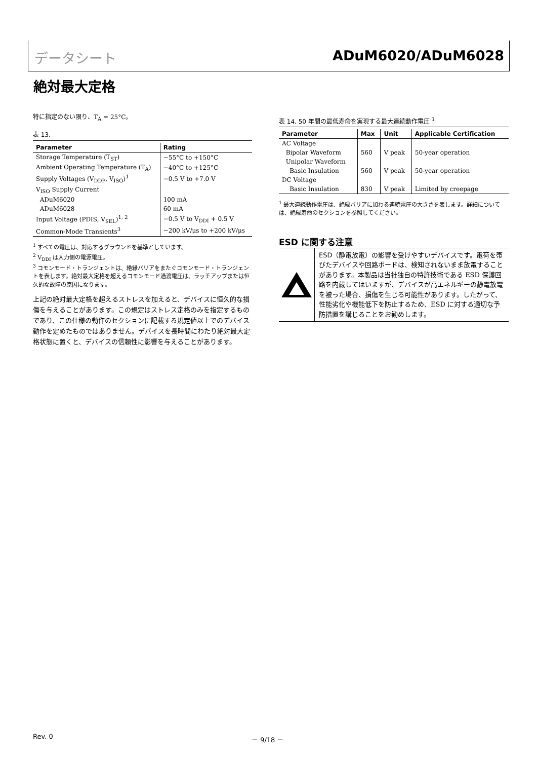データシート ADuM6020/ADuM6028
絶対最大定格
特に指定のない限り、T<sub>A</sub> = 25°C。
表 13.
| Parameter | Rating |
| --- | --- |
| Storage Temperature (T<sub>ST</sub>) | −55°C to +150°C |
| Ambient Operating Temperature (T<sub>A</sub>) | −40°C to +125°C |
| Supply Voltages (V<sub>DDP</sub>, V<sub>ISO</sub>)<sup>1</sup> | −0.5 V to +7.0 V |
| V<sub>ISO</sub> Supply Current | |
| ADuM6020 | 100 mA |
| ADuM6028 | 60 mA |
| Input Voltage (PDIS, V<sub>SEL</sub>)<sup>1, 2</sup> | −0.5 V to V<sub>DDI</sub> + 0.5 V |
| Common-Mode Transients<sup>3</sup> | −200 kV/μs to +200 kV/μs |
<sup>1</sup> すべての電圧は、対応するグラウンドを基準としています。
<sup>2</sup> V<sub>DDI</sub> は入力側の電源電圧。
<sup>3</sup> コモンモード・トランジェントは、絶縁バリアをまたぐコモンモード・トランジェントを表します。絶対最大定格を超えるコモンモード過渡電圧は、ラッチアップまたは恒久的な故障の原因になります。
上記の絶対最大定格を超えるストレスを加えると、デバイスに恒久的な損傷を与えることがあります。この規定はストレス定格のみを指定するものであり、この仕様の動作のセクションに記載する規定値以上でのデバイス動作を定めたものではありません。デバイスを長時間にわたり絶対最大定格状態に置くと、デバイスの信頼性に影響を与えることがあります。
表 14. 50 年間の最低寿命を実現する最大連続動作電圧 <sup>1</sup>
| Parameter | Max | Unit | Applicable Certification |
| --- | --- | --- | --- |
| AC Voltage | | | |
| Bipolar Waveform | 560 | V peak | 50-year operation |
| Unipolar Waveform | | | |
| Basic Insulation | 560 | V peak | 50-year operation |
| DC Voltage | | | |
| Basic Insulation | 830 | V peak | Limited by creepage |
<sup>1</sup> 最大連続動作電圧は、絶縁バリアに加わる連続電圧の大きさを表します。詳細については、絶縁寿命のセクションを参照してください。
ESD に関する注意
ESD（静電放電）の影響を受けやすいデバイスです。電荷を帯びたデバイスや回路ボードは、検知されないまま放電することがあります。本製品は当社独自の特許技術である ESD 保護回路を内蔵してはいますが、デバイスが高エネルギーの静電放電を被った場合、損傷を生じる可能性があります。したがって、性能劣化や機能低下を防止するため、ESD に対する適切な予防措置を講じることをお勧めします。
Rev. 0 － 9/18 －